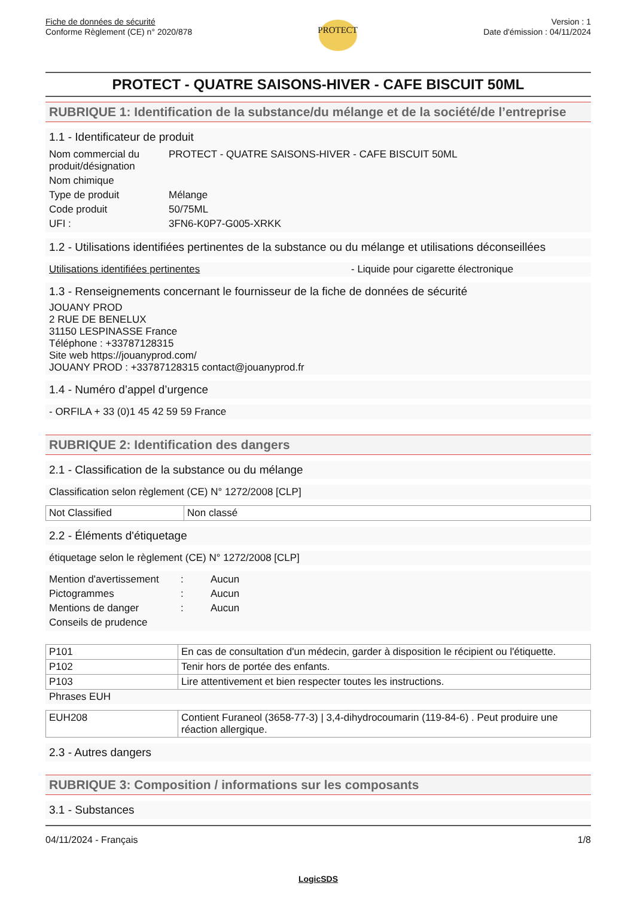Fiche de données de sécurité
Conforme Règlement (CE) n° 2020/878
PROTECT
Version : 1
Date d'émission : 04/11/2024
PROTECT - QUATRE SAISONS-HIVER - CAFE BISCUIT 50ML
RUBRIQUE 1: Identification de la substance/du mélange et de la société/de l’entreprise
1.1 - Identificateur de produit
| Nom commercial du produit/désignation | PROTECT - QUATRE SAISONS-HIVER - CAFE BISCUIT 50ML |
| Nom chimique | |
| Type de produit | Mélange |
| Code produit | 50/75ML |
| UFI : | 3FN6-K0P7-G005-XRKK |
1.2 - Utilisations identifiées pertinentes de la substance ou du mélange et utilisations déconseillées
Utilisations identifiées pertinentes - Liquide pour cigarette électronique
1.3 - Renseignements concernant le fournisseur de la fiche de données de sécurité
JOUANY PROD
2 RUE DE BENELUX
31150 LESPINASSE France
Téléphone : +33787128315
Site web https://jouanyprod.com/
JOUANY PROD : +33787128315 contact@jouanyprod.fr
1.4 - Numéro d’appel d’urgence
- ORFILA + 33 (0)1 45 42 59 59 France
RUBRIQUE 2: Identification des dangers
2.1 - Classification de la substance ou du mélange
Classification selon règlement (CE) N° 1272/2008 [CLP]
| Not Classified | Non classé |
2.2 - Éléments d'étiquetage
étiquetage selon le règlement (CE) N° 1272/2008 [CLP]
| Mention d'avertissement | : | Aucun |
| Pictogrammes | : | Aucun |
| Mentions de danger | : | Aucun |
| Conseils de prudence | | |
| P101 | En cas de consultation d'un médecin, garder à disposition le récipient ou l'étiquette. |
| P102 | Tenir hors de portée des enfants. |
| P103 | Lire attentivement et bien respecter toutes les instructions. |
Phrases EUH
| EUH208 | Contient Furaneol (3658-77-3) / 3,4-dihydrocoumarin (119-84-6) . Peut produire une réaction allergique. |
2.3 - Autres dangers
RUBRIQUE 3: Composition / informations sur les composants
3.1 - Substances
04/11/2024 - Français 1/8
LogicSDS